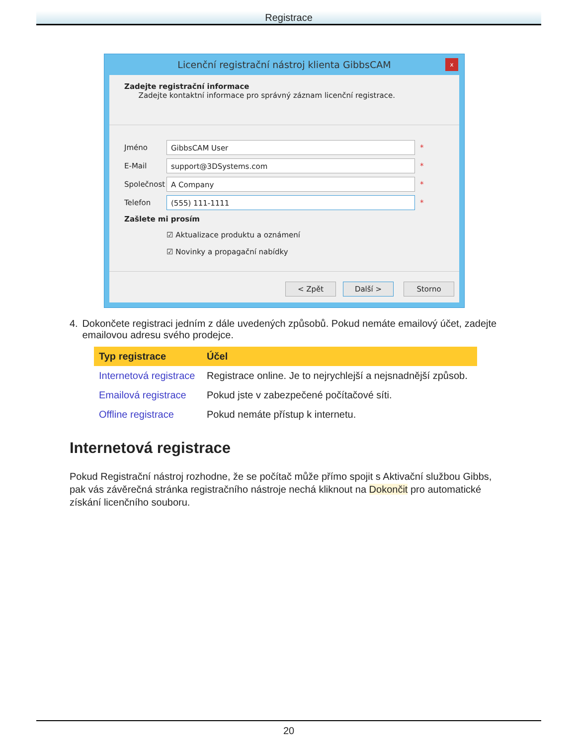Registrace
Licenční registrační nástroj klienta GibbsCAM
x
Zadejte registrační informace
Zadejte kontaktní informace pro správný záznam licenční registrace.
Jméno
GibbsCAM User
*
E-Mail
support@3DSystems.com
*
Společnost
A Company
*
Telefon
(555) 111-1111
*
Zašlete mi prosím
☑ Aktualizace produktu a oznámení
☑ Novinky a propagační nabídky
< Zpět Další > Storno
4. Dokončete registraci jedním z dále uvedených způsobů. Pokud nemáte emailový účet, zadejte emailovou adresu svého prodejce.
| Typ registrace | Účel |
| --- | --- |
| Internetová registrace | Registrace online. Je to nejrychlejší a nejsnadnější způsob. |
| Emailová registrace | Pokud jste v zabezpečené počítačové síti. |
| Offline registrace | Pokud nemáte přístup k internetu. |
Internetová registrace
Pokud Registrační nástroj rozhodne, že se počítač může přímo spojit s Aktivační službou Gibbs, pak vás závěrečná stránka registračního nástroje nechá kliknout na Dokončit pro automatické získání licenčního souboru.
20